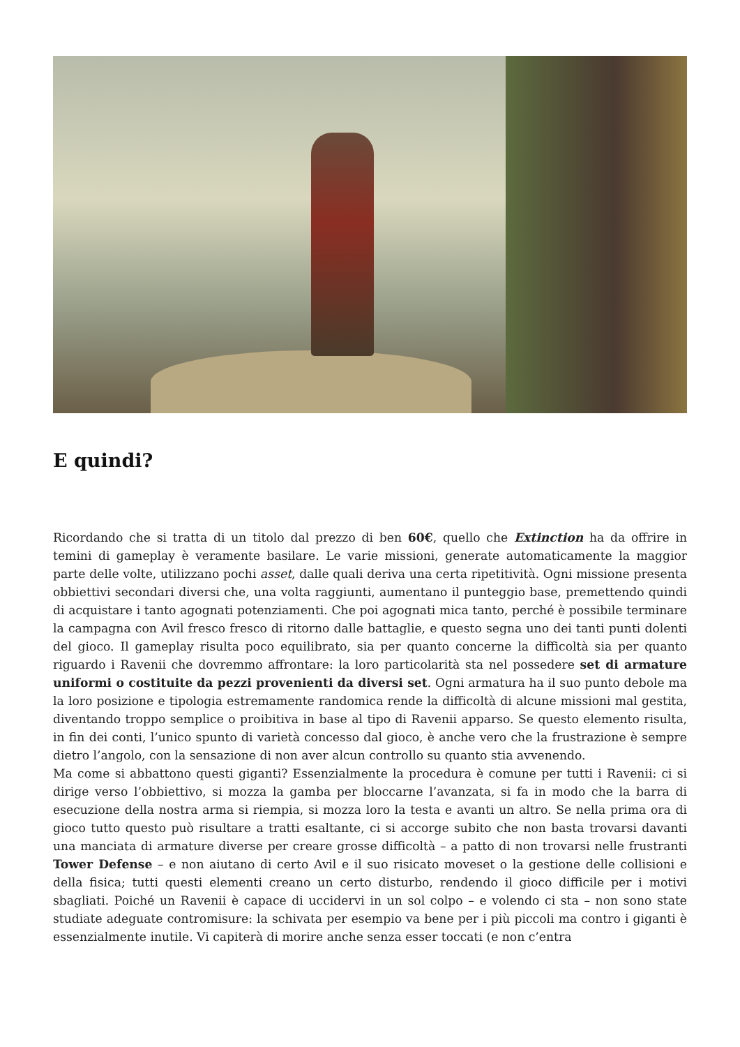E quindi?
Ricordando che si tratta di un titolo dal prezzo di ben 60€, quello che Extinction ha da offrire in temini di gameplay è veramente basilare. Le varie missioni, generate automaticamente la maggior parte delle volte, utilizzano pochi asset, dalle quali deriva una certa ripetitività. Ogni missione presenta obbiettivi secondari diversi che, una volta raggiunti, aumentano il punteggio base, premettendo quindi di acquistare i tanto agognati potenziamenti. Che poi agognati mica tanto, perché è possibile terminare la campagna con Avil fresco fresco di ritorno dalle battaglie, e questo segna uno dei tanti punti dolenti del gioco. Il gameplay risulta poco equilibrato, sia per quanto concerne la difficoltà sia per quanto riguardo i Ravenii che dovremmo affrontare: la loro particolarità sta nel possedere set di armature uniformi o costituite da pezzi provenienti da diversi set. Ogni armatura ha il suo punto debole ma la loro posizione e tipologia estremamente randomica rende la difficoltà di alcune missioni mal gestita, diventando troppo semplice o proibitiva in base al tipo di Ravenii apparso. Se questo elemento risulta, in fin dei conti, l’unico spunto di varietà concesso dal gioco, è anche vero che la frustrazione è sempre dietro l’angolo, con la sensazione di non aver alcun controllo su quanto stia avvenendo.
Ma come si abbattono questi giganti? Essenzialmente la procedura è comune per tutti i Ravenii: ci si dirige verso l’obbiettivo, si mozza la gamba per bloccarne l’avanzata, si fa in modo che la barra di esecuzione della nostra arma si riempia, si mozza loro la testa e avanti un altro. Se nella prima ora di gioco tutto questo può risultare a tratti esaltante, ci si accorge subito che non basta trovarsi davanti una manciata di armature diverse per creare grosse difficoltà – a patto di non trovarsi nelle frustranti Tower Defense – e non aiutano di certo Avil e il suo risicato moveset o la gestione delle collisioni e della fisica; tutti questi elementi creano un certo disturbo, rendendo il gioco difficile per i motivi sbagliati. Poiché un Ravenii è capace di uccidervi in un sol colpo – e volendo ci sta – non sono state studiate adeguate contromisure: la schivata per esempio va bene per i più piccoli ma contro i giganti è essenzialmente inutile. Vi capiterà di morire anche senza esser toccati (e non c’entra